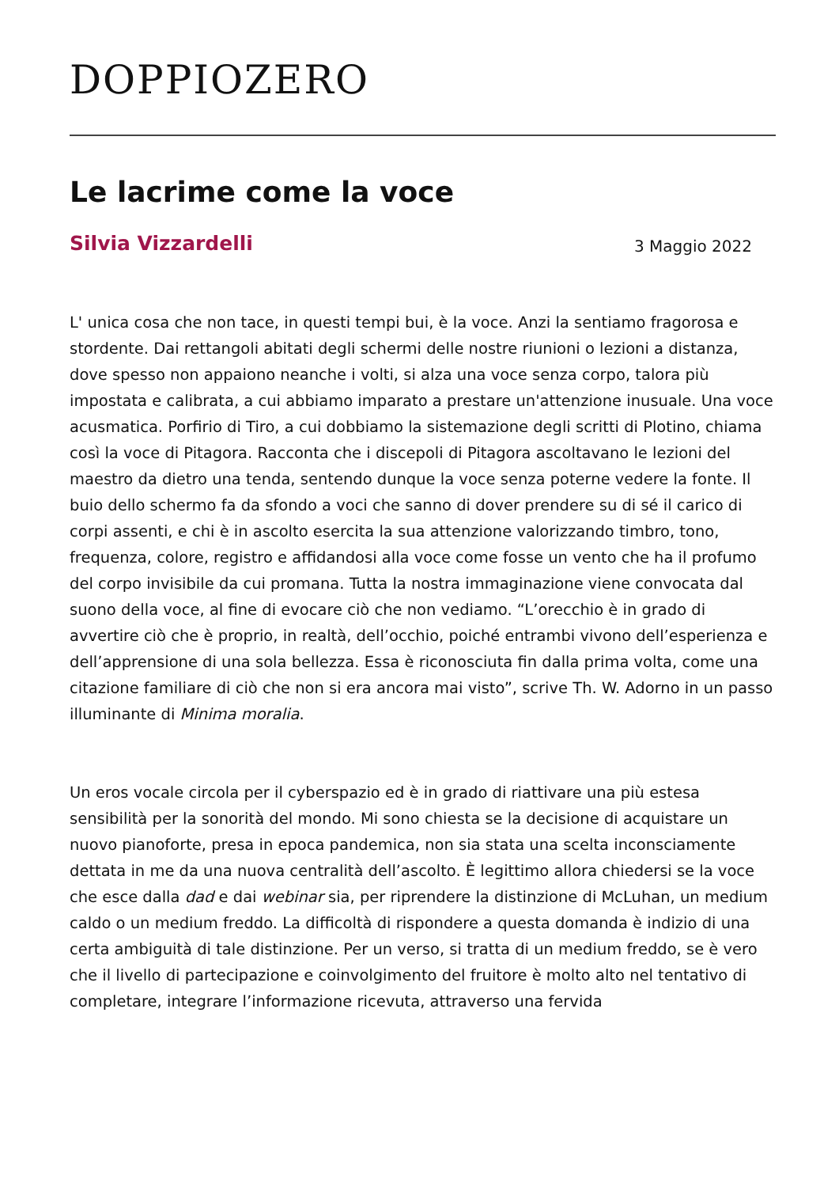DOPPIOZERO
Le lacrime come la voce
Silvia Vizzardelli 3 Maggio 2022
L' unica cosa che non tace, in questi tempi bui, è la voce. Anzi la sentiamo fragorosa e stordente. Dai rettangoli abitati degli schermi delle nostre riunioni o lezioni a distanza, dove spesso non appaiono neanche i volti, si alza una voce senza corpo, talora più impostata e calibrata, a cui abbiamo imparato a prestare un'attenzione inusuale. Una voce acusmatica. Porfirio di Tiro, a cui dobbiamo la sistemazione degli scritti di Plotino, chiama così la voce di Pitagora. Racconta che i discepoli di Pitagora ascoltavano le lezioni del maestro da dietro una tenda, sentendo dunque la voce senza poterne vedere la fonte. Il buio dello schermo fa da sfondo a voci che sanno di dover prendere su di sé il carico di corpi assenti, e chi è in ascolto esercita la sua attenzione valorizzando timbro, tono, frequenza, colore, registro e affidandosi alla voce come fosse un vento che ha il profumo del corpo invisibile da cui promana. Tutta la nostra immaginazione viene convocata dal suono della voce, al fine di evocare ciò che non vediamo. “L’orecchio è in grado di avvertire ciò che è proprio, in realtà, dell’occhio, poiché entrambi vivono dell’esperienza e dell’apprensione di una sola bellezza. Essa è riconosciuta fin dalla prima volta, come una citazione familiare di ciò che non si era ancora mai visto”, scrive Th. W. Adorno in un passo illuminante di Minima moralia.
Un eros vocale circola per il cyberspazio ed è in grado di riattivare una più estesa sensibilità per la sonorità del mondo. Mi sono chiesta se la decisione di acquistare un nuovo pianoforte, presa in epoca pandemica, non sia stata una scelta inconsciamente dettata in me da una nuova centralità dell’ascolto. È legittimo allora chiedersi se la voce che esce dalla dad e dai webinar sia, per riprendere la distinzione di McLuhan, un medium caldo o un medium freddo. La difficoltà di rispondere a questa domanda è indizio di una certa ambiguità di tale distinzione. Per un verso, si tratta di un medium freddo, se è vero che il livello di partecipazione e coinvolgimento del fruitore è molto alto nel tentativo di completare, integrare l’informazione ricevuta, attraverso una fervida